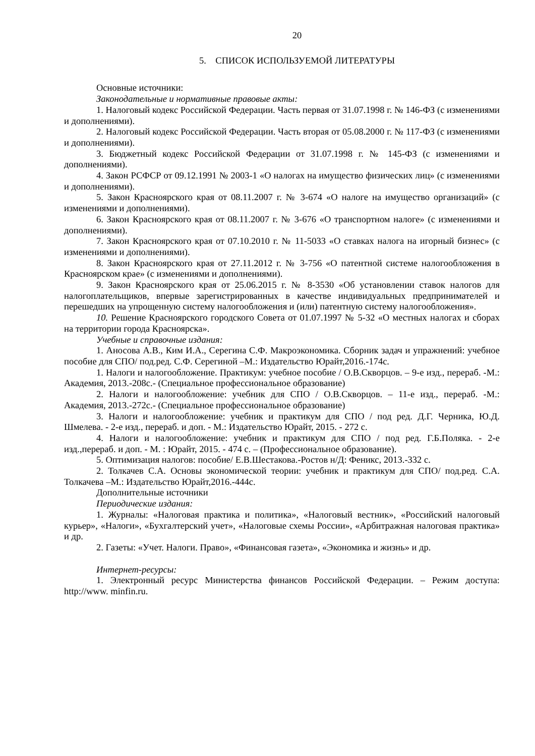20
5. СПИСОК ИСПОЛЬЗУЕМОЙ ЛИТЕРАТУРЫ
Основные источники:
Законодательные и нормативные правовые акты:
1. Налоговый кодекс Российской Федерации. Часть первая от 31.07.1998 г. № 146-ФЗ (с изменениями и дополнениями).
2. Налоговый кодекс Российской Федерации. Часть вторая от 05.08.2000 г. № 117-ФЗ (с изменениями и дополнениями).
3. Бюджетный кодекс Российской Федерации от 31.07.1998 г. № 145-ФЗ (с изменениями и дополнениями).
4. Закон РСФСР от 09.12.1991 № 2003-1 «О налогах на имущество физических лиц» (с изменениями и дополнениями).
5. Закон Красноярского края от 08.11.2007 г. № 3-674 «О налоге на имущество организаций» (с изменениями и дополнениями).
6. Закон Красноярского края от 08.11.2007 г. № 3-676 «О транспортном налоге» (с изменениями и дополнениями).
7. Закон Красноярского края от 07.10.2010 г. № 11-5033 «О ставках налога на игорный бизнес» (с изменениями и дополнениями).
8. Закон Красноярского края от 27.11.2012 г. № 3-756 «О патентной системе налогообложения в Красноярском крае» (с изменениями и дополнениями).
9. Закон Красноярского края от 25.06.2015 г. № 8-3530 «Об установлении ставок налогов для налогоплательщиков, впервые зарегистрированных в качестве индивидуальных предпринимателей и перешедших на упрощенную систему налогообложения и (или) патентную систему налогообложения».
10. Решение Красноярского городского Совета от 01.07.1997 № 5-32 «О местных налогах и сборах на территории города Красноярска».
Учебные и справочные издания:
1. Аносова А.В., Ким И.А., Серегина С.Ф. Макроэкономика. Сборник задач и упражнений: учебное пособие для СПО/ под.ред. С.Ф. Серегиной –М.: Издательство Юрайт,2016.-174с.
1. Налоги и налогообложение. Практикум: учебное пособие / О.В.Скворцов. – 9-е изд., перераб. -М.: Академия, 2013.-208с.- (Специальное профессиональное образование)
2. Налоги и налогообложение: учебник для СПО / О.В.Скворцов. – 11-е изд., перераб. -М.: Академия, 2013.-272с.- (Специальное профессиональное образование)
3. Налоги и налогообложение: учебник и практикум для СПО / под ред. Д.Г. Черника, Ю.Д. Шмелева. - 2-е изд., перераб. и доп. - М.: Издательство Юрайт, 2015. - 272 с.
4. Налоги и налогообложение: учебник и практикум для СПО / под ред. Г.Б.Поляка. - 2-е изд.,перераб. и доп. - М. : Юрайт, 2015. - 474 с. – (Профессиональное образование).
5. Оптимизация налогов: пособие/ Е.В.Шестакова.-Ростов н/Д: Феникс, 2013.-332 с.
2. Толкачев С.А. Основы экономической теории: учебник и практикум для СПО/ под.ред. С.А. Толкачева –М.: Издательство Юрайт,2016.-444с.
Дополнительные источники
Периодические издания:
1. Журналы: «Налоговая практика и политика», «Налоговый вестник», «Российский налоговый курьер», «Налоги», «Бухгалтерский учет», «Налоговые схемы России», «Арбитражная налоговая практика» и др.
2. Газеты: «Учет. Налоги. Право», «Финансовая газета», «Экономика и жизнь» и др.
Интернет-ресурсы:
1. Электронный ресурс Министерства финансов Российской Федерации. – Режим доступа: http://www. minfin.ru.